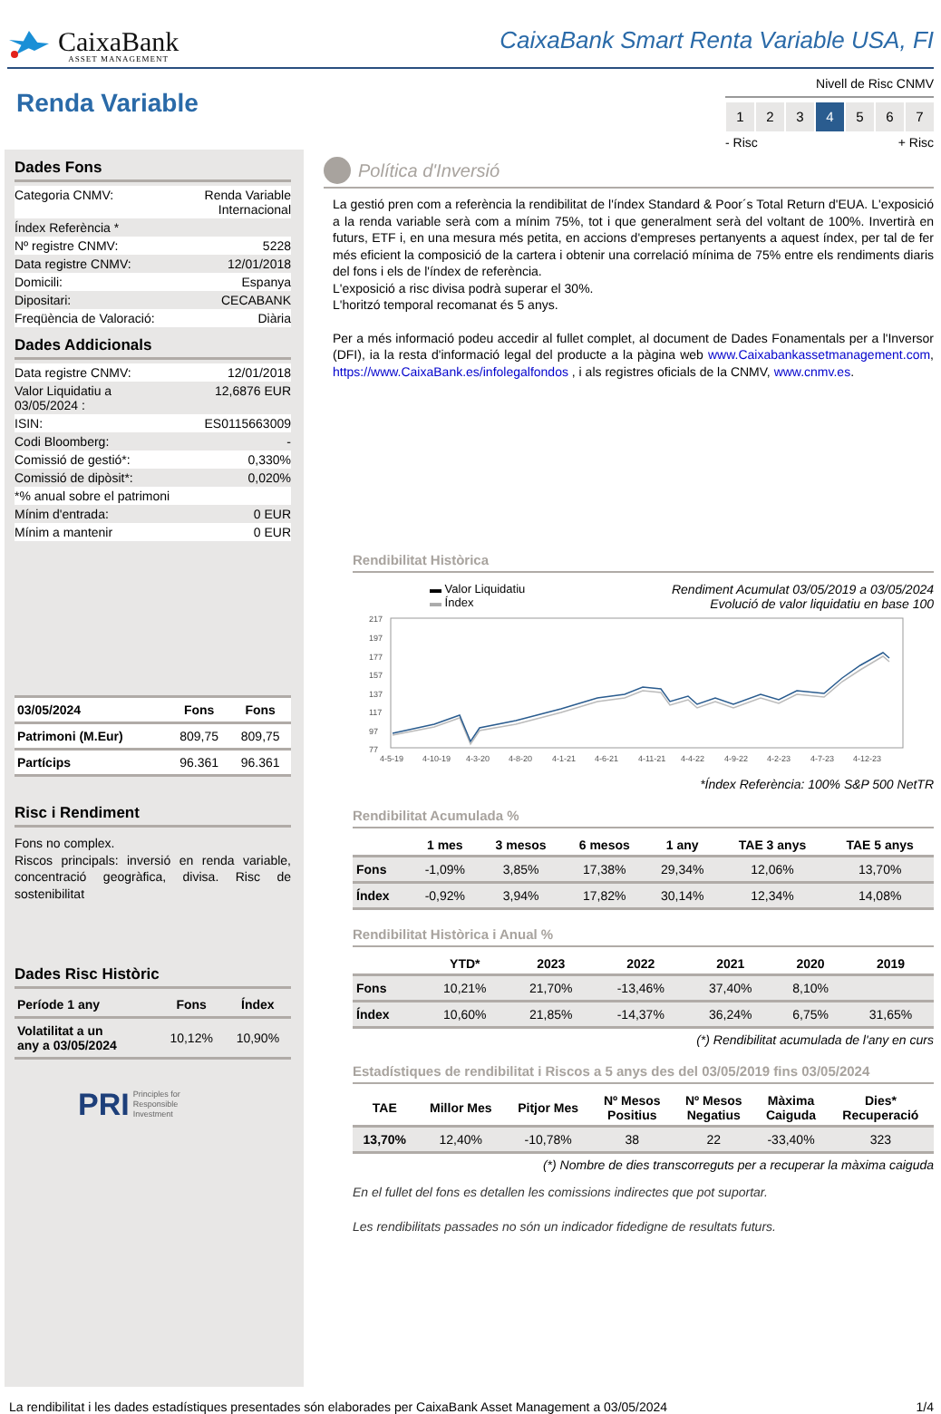CaixaBank
ASSET MANAGEMENT
CaixaBank Smart Renta Variable USA, FI
Renda Variable
Nivell de Risc CNMV
1 2 3 4 5 6 7
- Risc + Risc
Dades Fons
| Categoria CNMV: | Renda Variable Internacional |
| Índex Referència * | |
| Nº registre CNMV: | 5228 |
| Data registre CNMV: | 12/01/2018 |
| Domicili: | Espanya |
| Dipositari: | CECABANK |
| Freqüència de Valoració: | Diària |
Dades Addicionals
| Data registre CNMV: | 12/01/2018 |
| Valor Liquidatiu a 03/05/2024 : | 12,6876 EUR |
| ISIN: | ES0115663009 |
| Codi Bloomberg: | - |
| Comissió de gestió*: | 0,330% |
| Comissió de dipòsit*: | 0,020% |
| *% anual sobre el patrimoni | |
| Mínim d'entrada: | 0 EUR |
| Mínim a mantenir | 0 EUR |
| 03/05/2024 | Fons | Fons |
| --- | --- | --- |
| Patrimoni (M.Eur) | 809,75 | 809,75 |
| Partícips | 96.361 | 96.361 |
Risc i Rendiment
Fons no complex.
Riscos principals: inversió en renda variable, concentració geogràfica, divisa. Risc de sostenibilitat
Dades Risc Històric
| Període 1 any | Fons | Índex |
| --- | --- | --- |
| Volatilitat a un any a 03/05/2024 | 10,12% | 10,90% |
PRI Principles for
Responsible
Investment
Política d'Inversió
La gestió pren com a referència la rendibilitat de l'índex Standard & Poor´s Total Return d'EUA. L'exposició a la renda variable serà com a mínim 75%, tot i que generalment serà del voltant de 100%. Invertirà en futurs, ETF i, en una mesura més petita, en accions d'empreses pertanyents a aquest índex, per tal de fer més eficient la composició de la cartera i obtenir una correlació mínima de 75% entre els rendiments diaris del fons i els de l'índex de referència.
L'exposició a risc divisa podrà superar el 30%.
L'horitzó temporal recomanat és 5 anys.
Per a més informació podeu accedir al fullet complet, al document de Dades Fonamentals per a l'Inversor (DFI), ia la resta d'informació legal del producte a la pàgina web www.Caixabankassetmanagement.com, https://www.CaixaBank.es/infolegalfondos , i als registres oficials de la CNMV, www.cnmv.es.
Rendibilitat Històrica
▬ Valor Liquidatiu
▬ Índex
Rendiment Acumulat 03/05/2019 a 03/05/2024
Evolució de valor liquidatiu en base 100
217
197
177
157
137
117
97
77
4-5-19
4-10-19
4-3-20
4-8-20
4-1-21
4-6-21
4-11-21
4-4-22
4-9-22
4-2-23
4-7-23
4-12-23
*Índex Referència: 100% S&P 500 NetTR
Rendibilitat Acumulada %
| | 1 mes | 3 mesos | 6 mesos | 1 any | TAE 3 anys | TAE 5 anys |
| --- | --- | --- | --- | --- | --- | --- |
| Fons | -1,09% | 3,85% | 17,38% | 29,34% | 12,06% | 13,70% |
| Índex | -0,92% | 3,94% | 17,82% | 30,14% | 12,34% | 14,08% |
Rendibilitat Històrica i Anual %
| | YTD* | 2023 | 2022 | 2021 | 2020 | 2019 |
| --- | --- | --- | --- | --- | --- | --- |
| Fons | 10,21% | 21,70% | -13,46% | 37,40% | 8,10% | |
| Índex | 10,60% | 21,85% | -14,37% | 36,24% | 6,75% | 31,65% |
(*) Rendibilitat acumulada de l'any en curs
Estadístiques de rendibilitat i Riscos a 5 anys des del 03/05/2019 fins 03/05/2024
| TAE | Millor Mes | Pitjor Mes | Nº Mesos Positius | Nº Mesos Negatius | Màxima Caiguda | Dies* Recuperació |
| --- | --- | --- | --- | --- | --- | --- |
| 13,70% | 12,40% | -10,78% | 38 | 22 | -33,40% | 323 |
(*) Nombre de dies transcorreguts per a recuperar la màxima caiguda
En el fullet del fons es detallen les comissions indirectes que pot suportar.
Les rendibilitats passades no són un indicador fidedigne de resultats futurs.
La rendibilitat i les dades estadístiques presentades són elaborades per CaixaBank Asset Management a 03/05/2024 1/4